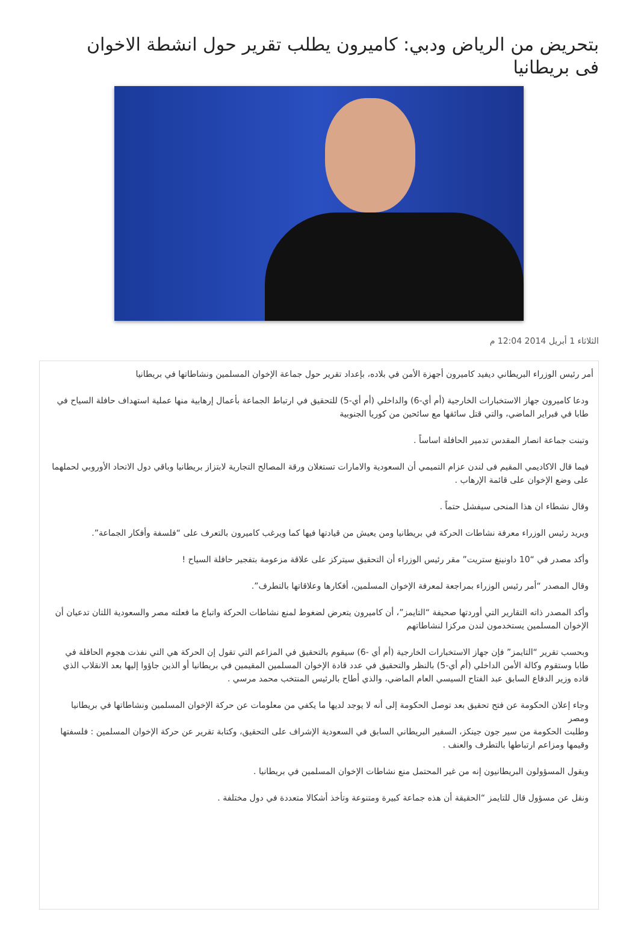بتحريض من الرياض ودبي: كاميرون يطلب تقرير حول انشطة الاخوان فى بريطانيا
الثلاثاء 1 أبريل 2014 12:04 م
أمر رئيس الوزراء البريطاني ديفيد كاميرون أجهزة الأمن في بلاده، بإعداد تقرير حول جماعة الإخوان المسلمين ونشاطاتها في بريطانيا
ودعا كاميرون جهاز الاستخبارات الخارجية (أم أي-6) والداخلي (أم أي-5) للتحقيق في ارتباط الجماعة بأعمال إرهابية منها عملية استهداف حافلة السياح في طابا في فبراير الماضي، والتي قتل سائقها مع سائحين من كوريا الجنوبية
وتبنت جماعة انصار المقدس تدمير الحافلة اساساً .
فيما قال الاكاديمي المقيم فى لندن عزام التميمي أن السعودية والامارات تستغلان ورقة المصالح التجارية لابتزاز بريطانيا وباقي دول الاتحاد الأوروبي لحملهما على وضع الإخوان على قائمة الإرهاب .
وقال نشطاء ان هذا المنحى سيفشل حتماً .
ويريد رئيس الوزراء معرفة نشاطات الحركة في بريطانيا ومن يعيش من قيادتها فيها كما ويرغب كاميرون بالتعرف على “فلسفة وأفكار الجماعة”.
وأكد مصدر في “10 داونينغ ستريت” مقر رئيس الوزراء أن التحقيق سيتركز على علاقة مزعومة بتفجير حافلة السياح !
وقال المصدر “أمر رئيس الوزراء بمراجعة لمعرفة الإخوان المسلمين، أفكارها وعلاقاتها بالتطرف”.
وأكد المصدر ذاته التقارير التي أوردتها صحيفة “التايمز”، أن كاميرون يتعرض لضغوط لمنع نشاطات الحركة واتباع ما فعلته مصر والسعودية اللتان تدعيان أن الإخوان المسلمين يستخدمون لندن مركزا لنشاطاتهم
وبحسب تقرير “التايمز” فإن جهاز الاستخبارات الخارجية (أم أي -6) سيقوم بالتحقيق في المزاعم التي تقول إن الحركة هي التي نفذت هجوم الحافلة في طابا وستقوم وكالة الأمن الداخلي (أم أي-5) بالنظر والتحقيق في عدد قادة الإخوان المسلمين المقيمين في بريطانيا أو الذين جاؤوا إليها بعد الانقلاب الذي قاده وزير الدفاع السابق عبد الفتاح السيسي العام الماضي، والذي أطاح بالرئيس المنتخب محمد مرسي .
وجاء إعلان الحكومة عن فتح تحقيق بعد توصل الحكومة إلى أنه لا يوجد لديها ما يكفي من معلومات عن حركة الإخوان المسلمين ونشاطاتها في بريطانيا ومصر
وطلبت الحكومة من سير جون جينكز، السفير البريطاني السابق في السعودية الإشراف على التحقيق، وكتابة تقرير عن حركة الإخوان المسلمين : فلسفتها وقيمها ومزاعم ارتباطها بالتطرف والعنف .
ويقول المسؤولون البريطانيون إنه من غير المحتمل منع نشاطات الإخوان المسلمين في بريطانيا .
ونقل عن مسؤول قال للتايمز “الحقيقة أن هذه جماعة كبيرة ومتنوعة وتأخذ أشكالا متعددة في دول مختلفة .